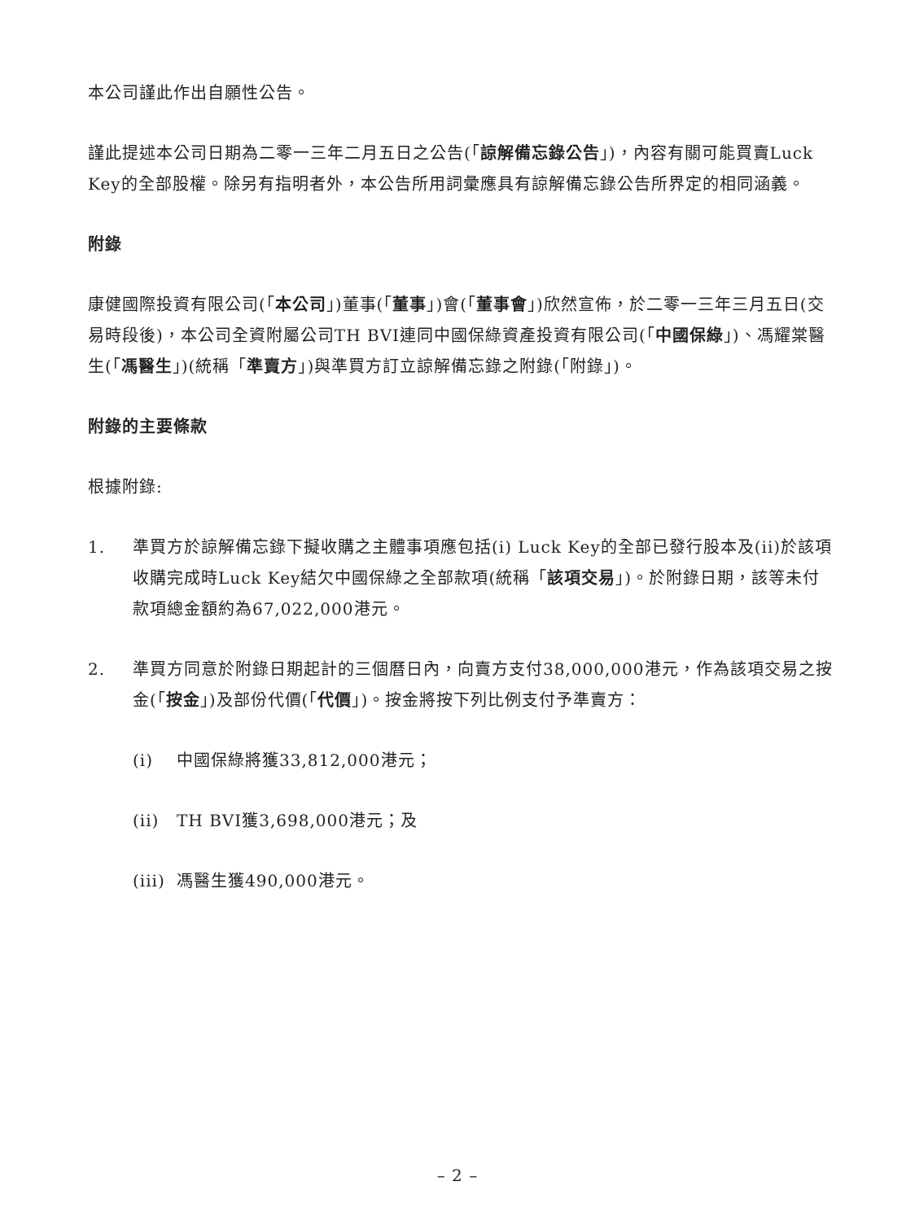本公司謹此作出自願性公告。
謹此提述本公司日期為二零一三年二月五日之公告(「諒解備忘錄公告」)，內容有關可能買賣Luck Key的全部股權。除另有指明者外，本公告所用詞彙應具有諒解備忘錄公告所界定的相同涵義。
附錄
康健國際投資有限公司(「本公司」)董事(「董事」)會(「董事會」)欣然宣佈，於二零一三年三月五日(交易時段後)，本公司全資附屬公司TH BVI連同中國保綠資產投資有限公司(「中國保綠」)、馮耀棠醫生(「馮醫生」)(統稱「準賣方」)與準買方訂立諒解備忘錄之附錄(「附錄」)。
附錄的主要條款
根據附錄:
1. 準買方於諒解備忘錄下擬收購之主體事項應包括(i) Luck Key的全部已發行股本及(ii)於該項收購完成時Luck Key結欠中國保綠之全部款項(統稱「該項交易」)。於附錄日期，該等未付款項總金額約為67,022,000港元。
2. 準買方同意於附錄日期起計的三個曆日內，向賣方支付38,000,000港元，作為該項交易之按金(「按金」)及部份代價(「代價」)。按金將按下列比例支付予準賣方：
(i) 中國保綠將獲33,812,000港元；
(ii) TH BVI獲3,698,000港元；及
(iii)
馮醫生獲490,000港元。
– 2 –